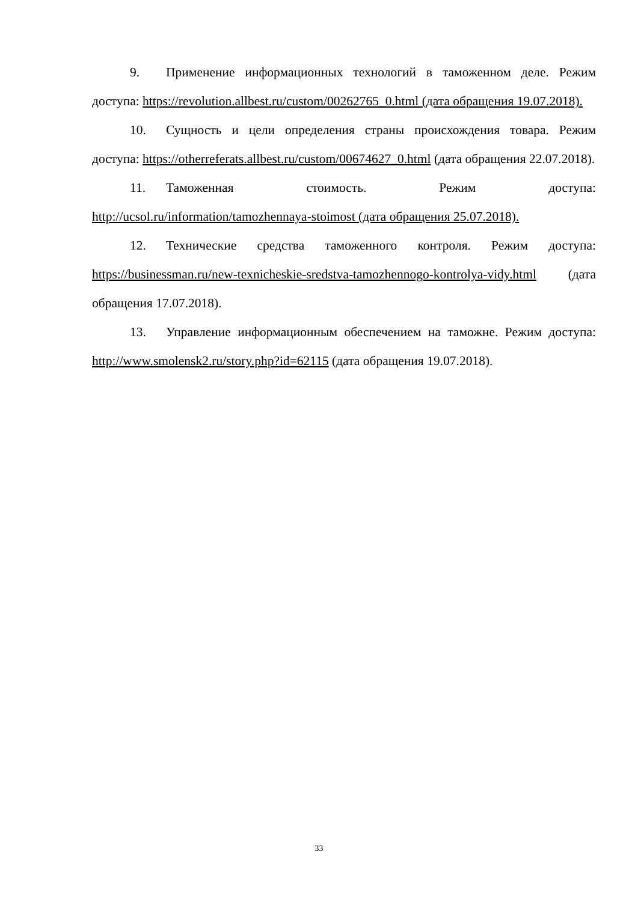9. Применение информационных технологий в таможенном деле. Режим доступа: https://revolution.allbest.ru/custom/00262765_0.html (дата обращения 19.07.2018).
10. Сущность и цели определения страны происхождения товара. Режим доступа: https://otherreferats.allbest.ru/custom/00674627_0.html (дата обращения 22.07.2018).
11. Таможенная стоимость. Режим доступа: http://ucsol.ru/information/tamozhennaya-stoimost (дата обращения 25.07.2018).
12. Технические средства таможенного контроля. Режим доступа: https://businessman.ru/new-texnicheskie-sredstva-tamozhennogo-kontrolya-vidy.html (дата обращения 17.07.2018).
13. Управление информационным обеспечением на таможне. Режим доступа: http://www.smolensk2.ru/story.php?id=62115 (дата обращения 19.07.2018).
33